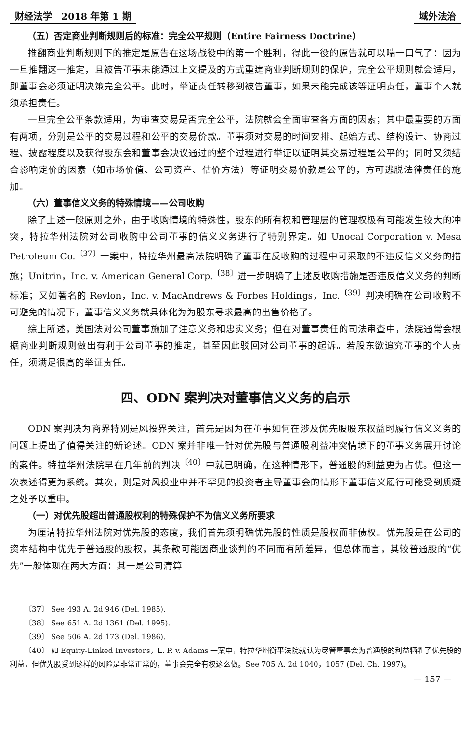财经法学　2018 年第 1 期 域外法治
（五）否定商业判断规则后的标准：完全公平规则（Entire Fairness Doctrine）
推翻商业判断规则下的推定是原告在这场战役中的第一个胜利，得此一役的原告就可以喘一口气了：因为一旦推翻这一推定，且被告董事未能通过上文提及的方式重建商业判断规则的保护，完全公平规则就会适用，即董事会必须证明决策完全公平。此时，举证责任转移到被告董事，如果未能完成该等证明责任，董事个人就须承担责任。
一旦完全公平条款适用，为审查交易是否完全公平，法院就会全面审查各方面的因素；其中最重要的方面有两项，分别是公平的交易过程和公平的交易价款。董事须对交易的时间安排、起始方式、结构设计、协商过程、披露程度以及获得股东会和董事会决议通过的整个过程进行举证以证明其交易过程是公平的；同时又须结合影响定价的因素（如市场价值、公司资产、估价方法）等证明交易价款是公平的，方可逃脱法律责任的施加。
（六）董事信义义务的特殊情境——公司收购
除了上述一般原则之外，由于收购情境的特殊性，股东的所有权和管理层的管理权极有可能发生较大的冲突，特拉华州法院对公司收购中公司董事的信义义务进行了特别界定。如 Unocal Corporation v. Mesa Petroleum Co.<sup>〔37〕</sup>一案中，特拉华州最高法院明确了董事在反收购的过程中可采取的不违反信义义务的措施；Unitrin，Inc. v. American General Corp.<sup>〔38〕</sup>进一步明确了上述反收购措施是否违反信义义务的判断标准；又如著名的 Revlon，Inc. v. MacAndrews & Forbes Holdings，Inc.<sup>〔39〕</sup>判决明确在公司收购不可避免的情况下，董事信义义务就具体化为为股东寻求最高的出售价格了。
综上所述，美国法对公司董事施加了注意义务和忠实义务；但在对董事责任的司法审查中，法院通常会根据商业判断规则做出有利于公司董事的推定，甚至因此驳回对公司董事的起诉。若股东欲追究董事的个人责任，须满足很高的举证责任。
四、ODN 案判决对董事信义义务的启示
ODN 案判决为商界特别是风投界关注，首先是因为在董事如何在涉及优先股股东权益时履行信义义务的问题上提出了值得关注的新论述。ODN 案并非唯一针对优先股与普通股利益冲突情境下的董事义务展开讨论的案件。特拉华州法院早在几年前的判决<sup>〔40〕</sup>中就已明确，在这种情形下，普通股的利益更为占优。但这一次表述得更为系统。其次，则是对风投业中并不罕见的投资者主导董事会的情形下董事信义履行可能受到质疑之处予以重申。
（一）对优先股超出普通股权利的特殊保护不为信义义务所要求
为厘清特拉华州法院对优先股的态度，我们首先须明确优先股的性质是股权而非债权。优先股是在公司的资本结构中优先于普通股的股权，其条款可能因商业谈判的不同而有所差异，但总体而言，其较普通股的“优先”一般体现在两大方面：其一是公司清算
〔37〕 See 493 A. 2d 946 (Del. 1985).
〔38〕 See 651 A. 2d 1361 (Del. 1995).
〔39〕 See 506 A. 2d 173 (Del. 1986).
〔40〕 如 Equity-Linked Investors，L. P. v. Adams 一案中，特拉华州衡平法院就认为尽管董事会为普通股的利益牺牲了优先股的利益，但优先股受到这样的风险是非常正常的，董事会完全有权这么做。See 705 A. 2d 1040，1057 (Del. Ch. 1997)。
— 157 —